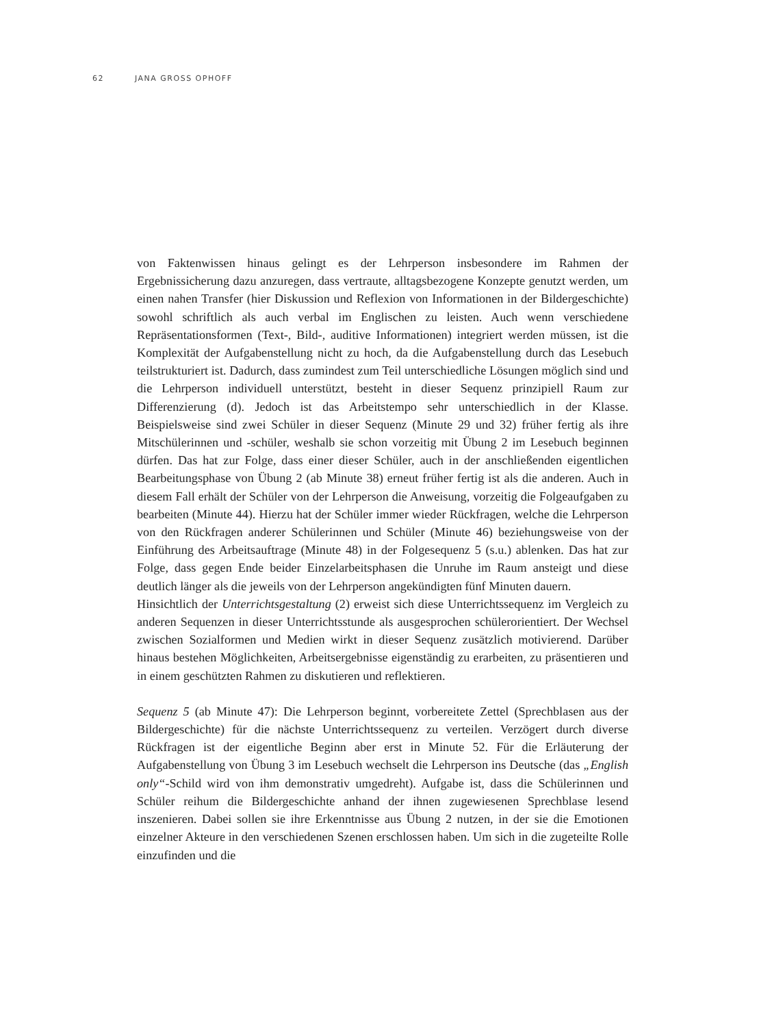62 JANA GROSS OPHOFF
von Faktenwissen hinaus gelingt es der Lehrperson insbesondere im Rahmen der Ergebnissicherung dazu anzuregen, dass vertraute, alltagsbezogene Konzepte genutzt werden, um einen nahen Transfer (hier Diskussion und Reflexion von Informationen in der Bildergeschichte) sowohl schriftlich als auch verbal im Englischen zu leisten. Auch wenn verschiedene Repräsentationsformen (Text-, Bild-, auditive Informationen) integriert werden müssen, ist die Komplexität der Aufgabenstellung nicht zu hoch, da die Aufgabenstellung durch das Lesebuch teilstrukturiert ist. Dadurch, dass zumindest zum Teil unterschiedliche Lösungen möglich sind und die Lehrperson individuell unterstützt, besteht in dieser Sequenz prinzipiell Raum zur Differenzierung (d). Jedoch ist das Arbeitstempo sehr unterschiedlich in der Klasse. Beispielsweise sind zwei Schüler in dieser Sequenz (Minute 29 und 32) früher fertig als ihre Mitschülerinnen und -schüler, weshalb sie schon vorzeitig mit Übung 2 im Lesebuch beginnen dürfen. Das hat zur Folge, dass einer dieser Schüler, auch in der anschließenden eigentlichen Bearbeitungsphase von Übung 2 (ab Minute 38) erneut früher fertig ist als die anderen. Auch in diesem Fall erhält der Schüler von der Lehrperson die Anweisung, vorzeitig die Folgeaufgaben zu bearbeiten (Minute 44). Hierzu hat der Schüler immer wieder Rückfragen, welche die Lehrperson von den Rückfragen anderer Schülerinnen und Schüler (Minute 46) beziehungsweise von der Einführung des Arbeitsauftrage (Minute 48) in der Folgesequenz 5 (s.u.) ablenken. Das hat zur Folge, dass gegen Ende beider Einzelarbeitsphasen die Unruhe im Raum ansteigt und diese deutlich länger als die jeweils von der Lehrperson angekündigten fünf Minuten dauern.
Hinsichtlich der Unterrichtsgestaltung (2) erweist sich diese Unterrichtssequenz im Vergleich zu anderen Sequenzen in dieser Unterrichtsstunde als ausgesprochen schülerorientiert. Der Wechsel zwischen Sozialformen und Medien wirkt in dieser Sequenz zusätzlich motivierend. Darüber hinaus bestehen Möglichkeiten, Arbeitsergebnisse eigenständig zu erarbeiten, zu präsentieren und in einem geschützten Rahmen zu diskutieren und reflektieren.
Sequenz 5 (ab Minute 47): Die Lehrperson beginnt, vorbereitete Zettel (Sprechblasen aus der Bildergeschichte) für die nächste Unterrichtssequenz zu verteilen. Verzögert durch diverse Rückfragen ist der eigentliche Beginn aber erst in Minute 52. Für die Erläuterung der Aufgabenstellung von Übung 3 im Lesebuch wechselt die Lehrperson ins Deutsche (das „English only“-Schild wird von ihm demonstrativ umgedreht). Aufgabe ist, dass die Schülerinnen und Schüler reihum die Bildergeschichte anhand der ihnen zugewiesenen Sprechblase lesend inszenieren. Dabei sollen sie ihre Erkenntnisse aus Übung 2 nutzen, in der sie die Emotionen einzelner Akteure in den verschiedenen Szenen erschlossen haben. Um sich in die zugeteilte Rolle einzufinden und die